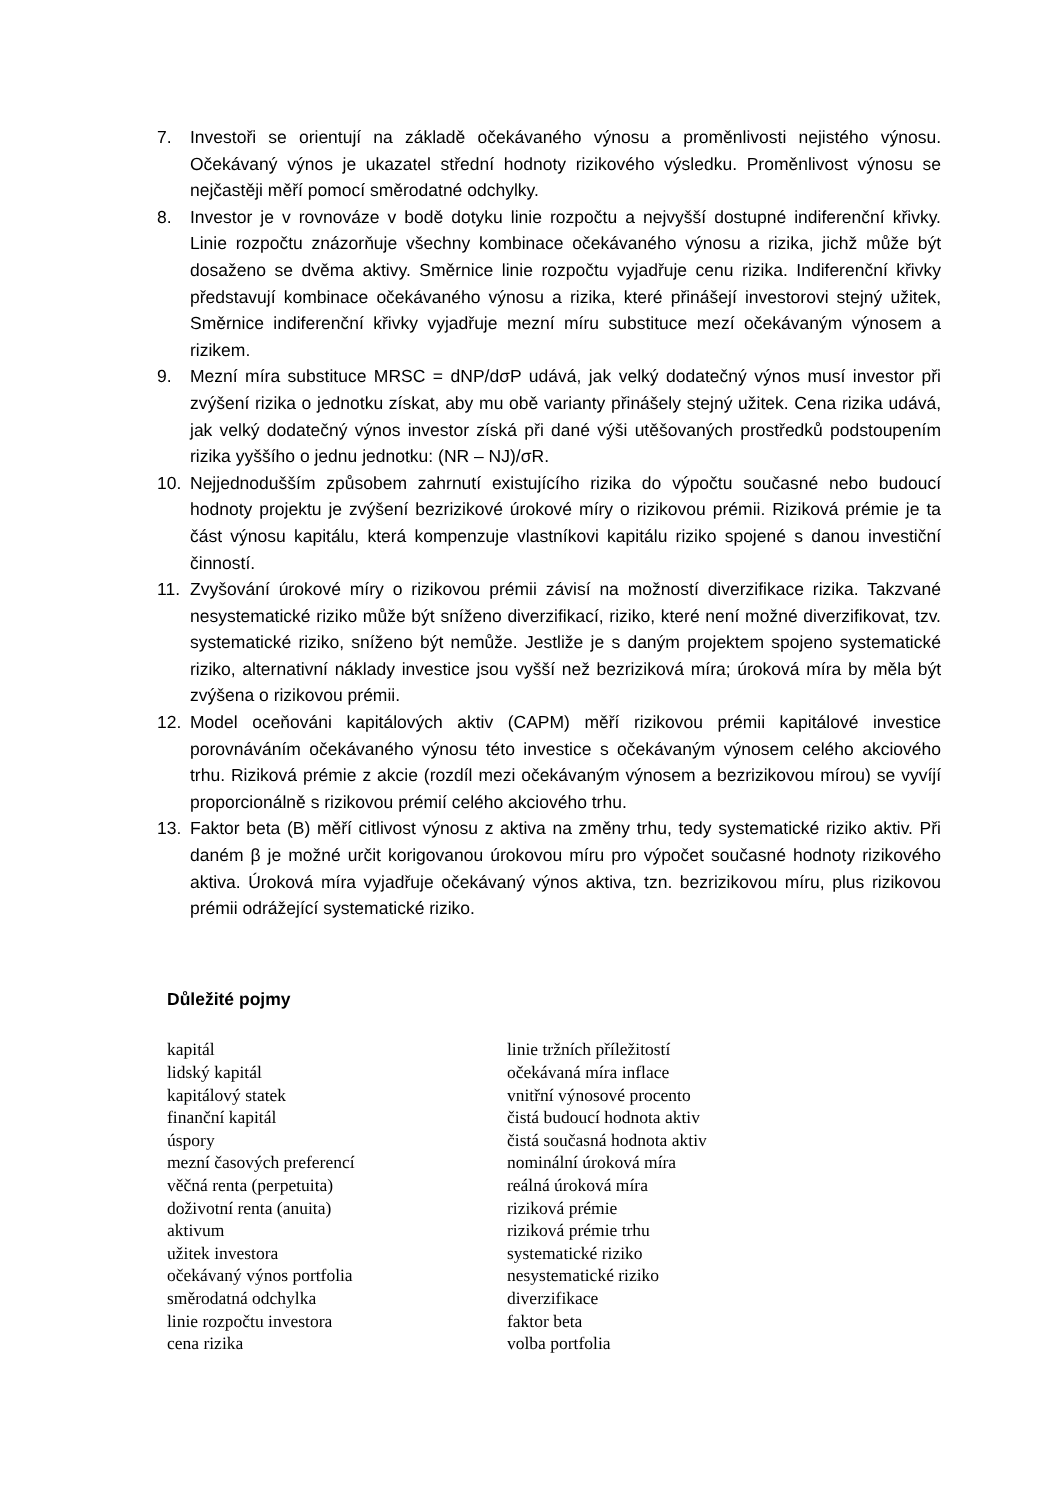7. Investoři se orientují na základě očekávaného výnosu a proměnlivosti nejistého výnosu. Očekávaný výnos je ukazatel střední hodnoty rizikového výsledku. Proměnlivost výnosu se nejčastěji měří pomocí směrodatné odchylky.
8. Investor je v rovnováze v bodě dotyku linie rozpočtu a nejvyšší dostupné indiferenční křivky. Linie rozpočtu znázorňuje všechny kombinace očekávaného výnosu a rizika, jichž může být dosaženo se dvěma aktivy. Směrnice linie rozpočtu vyjadřuje cenu rizika. Indiferenční křivky představují kombinace očekávaného výnosu a rizika, které přinášejí investorovi stejný užitek, Směrnice indiferenční křivky vyjadřuje mezní míru substituce mezí očekávaným výnosem a rizikem.
9. Mezní míra substituce MRSC = dNP/dσP udává, jak velký dodatečný výnos musí investor při zvýšení rizika o jednotku získat, aby mu obě varianty přinášely stejný užitek. Cena rizika udává, jak velký dodatečný výnos investor získá při dané výši utěšovaných prostředků podstoupením rizika yyššího o jednu jednotku: (NR – NJ)/σR.
10. Nejjednodušším způsobem zahrnutí existujícího rizika do výpočtu současné nebo budoucí hodnoty projektu je zvýšení bezrizikové úrokové míry o rizikovou prémii. Riziková prémie je ta část výnosu kapitálu, která kompenzuje vlastníkovi kapitálu riziko spojené s danou investiční činností.
11. Zvyšování úrokové míry o rizikovou prémii závisí na možností diverzifikace rizika. Takzvané nesystematické riziko může být sníženo diverzifikací, riziko, které není možné diverzifikovat, tzv. systematické riziko, sníženo být nemůže. Jestliže je s daným projektem spojeno systematické riziko, alternativní náklady investice jsou vyšší než bezriziková míra; úroková míra by měla být zvýšena o rizikovou prémii.
12. Model oceňováni kapitálových aktiv (CAPM) měří rizikovou prémii kapitálové investice porovnáváním očekávaného výnosu této investice s očekávaným výnosem celého akciového trhu. Riziková prémie z akcie (rozdíl mezi očekávaným výnosem a bezrizikovou mírou) se vyvíjí proporcionálně s rizikovou prémií celého akciového trhu.
13. Faktor beta (B) měří citlivost výnosu z aktiva na změny trhu, tedy systematické riziko aktiv. Při daném β je možné určit korigovanou úrokovou míru pro výpočet současné hodnoty rizikového aktiva. Úroková míra vyjadřuje očekávaný výnos aktiva, tzn. bezrizikovou míru, plus rizikovou prémii odrážející systematické riziko.
Důležité pojmy
kapitál
lidský kapitál
kapitálový statek
finanční kapitál
úspory
mezní časových preferencí
věčná renta (perpetuita)
doživotní renta (anuita)
aktivum
užitek investora
očekávaný výnos portfolia
směrodatná odchylka
linie rozpočtu investora
cena rizika
linie tržních příležitostí
očekávaná míra inflace
vnitřní výnosové procento
čistá budoucí hodnota aktiv
čistá současná hodnota aktiv
nominální úroková míra
reálná úroková míra
riziková prémie
riziková prémie trhu
systematické riziko
nesystematické riziko
diverzifikace
faktor beta
volba portfolia